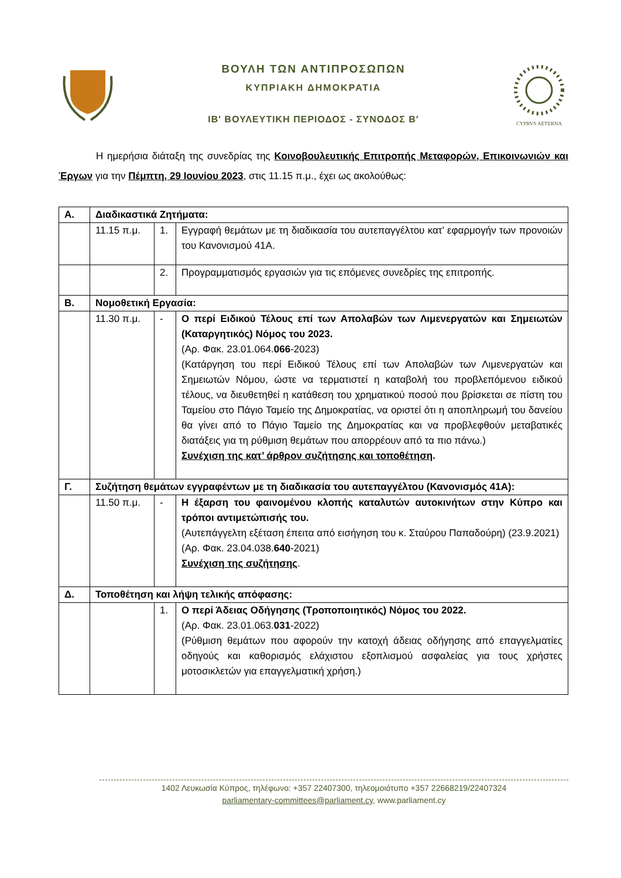ΒΟΥΛΗ ΤΩΝ ΑΝΤΙΠΡΟΣΩΠΩΝ
ΚΥΠΡΙΑΚΗ ΔΗΜΟΚΡΑΤΙΑ
ΙΒ′ ΒΟΥΛΕΥΤΙΚΗ ΠΕΡΙΟΔΟΣ - ΣΥΝΟΔΟΣ Β′
CYPRVS AETERNA
Η ημερήσια διάταξη της συνεδρίας της Κοινοβουλευτικής Επιτροπής Μεταφορών, Επικοινωνιών και Έργων για την Πέμπτη, 29 Ιουνίου 2023, στις 11.15 π.μ., έχει ως ακολούθως:
| Α. | Διαδικαστικά Ζητήματα: | | |
| | 11.15 π.μ. | 1. | Εγγραφή θεμάτων με τη διαδικασία του αυτεπαγγέλτου κατ’ εφαρμογήν των προνοιών του Κανονισμού 41Α. |
| | | 2. | Προγραμματισμός εργασιών για τις επόμενες συνεδρίες της επιτροπής. |
| Β. | Νομοθετική Εργασία: | | |
| | 11.30 π.μ. | - | Ο περί Ειδικού Τέλους επί των Απολαβών των Λιμενεργατών και Σημειωτών (Καταργητικός) Νόμος του 2023. (Αρ. Φακ. 23.01.064. 066 -2023) (Κατάργηση του περί Ειδικού Τέλους επί των Απολαβών των Λιμενεργατών και Σημειωτών Νόμου, ώστε να τερματιστεί η καταβολή του προβλεπόμενου ειδικού τέλους, να διευθετηθεί η κατάθεση του χρηματικού ποσού που βρίσκεται σε πίστη του Ταμείου στο Πάγιο Ταμείο της Δημοκρατίας, να οριστεί ότι η αποπληρωμή του δανείου θα γίνει από το Πάγιο Ταμείο της Δημοκρατίας και να προβλεφθούν μεταβατικές διατάξεις για τη ρύθμιση θεμάτων που απορρέουν από τα πιο πάνω.) Συνέχιση της κατ’ άρθρον συζήτησης και τοποθέτηση . |
| Γ. | Συζήτηση θεμάτων εγγραφέντων με τη διαδικασία του αυτεπαγγέλτου (Κανονισμός 41Α): | | |
| | 11.50 π.μ. | - | Η έξαρση του φαινομένου κλοπής καταλυτών αυτοκινήτων στην Κύπρο και τρόποι αντιμετώπισής του. (Αυτεπάγγελτη εξέταση έπειτα από εισήγηση του κ. Σταύρου Παπαδούρη) (23.9.2021) (Αρ. Φακ. 23.04.038. 640 -2021) Συνέχιση της συζήτησης . |
| Δ. | Τοποθέτηση και λήψη τελικής απόφασης: | | |
| | | 1. | Ο περί Άδειας Οδήγησης (Τροποποιητικός) Νόμος του 2022. (Αρ. Φακ. 23.01.063. 031 -2022) (Ρύθμιση θεμάτων που αφορούν την κατοχή άδειας οδήγησης από επαγγελματίες οδηγούς και καθορισμός ελάχιστου εξοπλισμού ασφαλείας για τους χρήστες μοτοσικλετών για επαγγελματική χρήση.) |
1402 Λευκωσία Κύπρος, τηλέφωνο: +357 22407300, τηλεομοιότυπο +357 22668219/22407324
parliamentary-committees@parliament.cy, www.parliament.cy